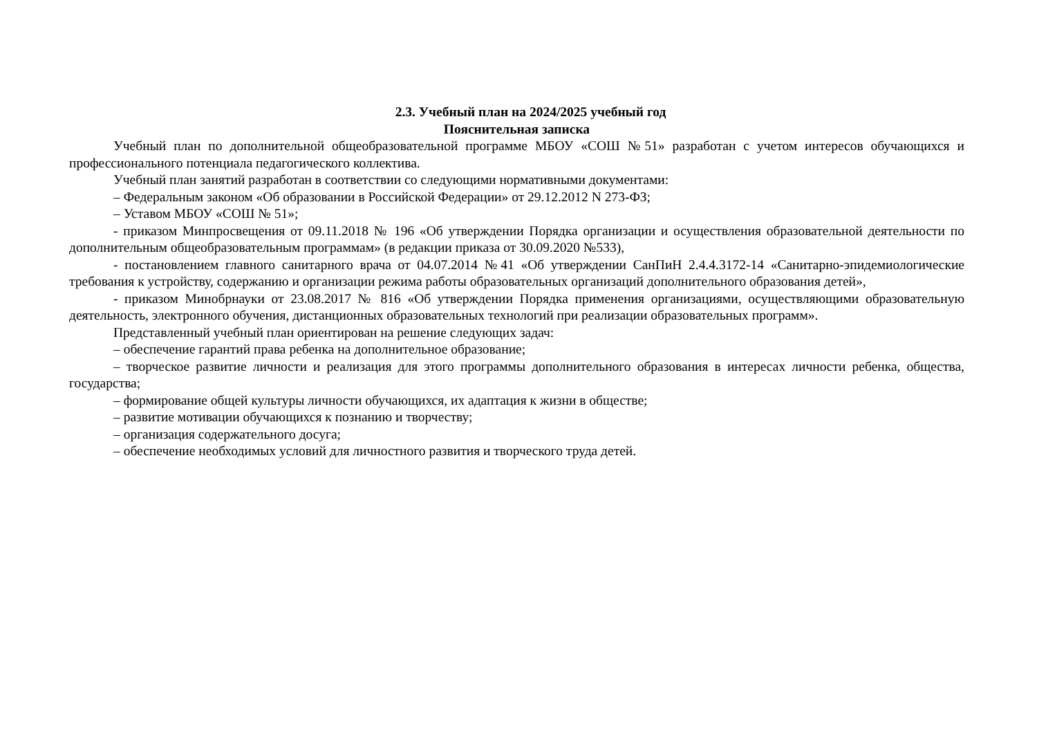2.3. Учебный план на 2024/2025 учебный год
Пояснительная записка
Учебный план по дополнительной общеобразовательной программе МБОУ «СОШ №51» разработан с учетом интересов обучающихся и профессионального потенциала педагогического коллектива.
Учебный план занятий разработан в соответствии со следующими нормативными документами:
– Федеральным законом «Об образовании в Российской Федерации» от 29.12.2012 N 273-ФЗ;
– Уставом МБОУ «СОШ № 51»;
- приказом Минпросвещения от 09.11.2018 № 196 «Об утверждении Порядка организации и осуществления образовательной деятельности по дополнительным общеобразовательным программам» (в редакции приказа от 30.09.2020 №533),
- постановлением главного санитарного врача от 04.07.2014 №41 «Об утверждении СанПиН 2.4.4.3172-14 «Санитарно-эпидемиологические требования к устройству, содержанию и организации режима работы образовательных организаций дополнительного образования детей»,
- приказом Минобрнауки от 23.08.2017 № 816 «Об утверждении Порядка применения организациями, осуществляющими образовательную деятельность, электронного обучения, дистанционных образовательных технологий при реализации образовательных программ».
Представленный учебный план ориентирован на решение следующих задач:
– обеспечение гарантий права ребенка на дополнительное образование;
– творческое развитие личности и реализация для этого программы дополнительного образования в интересах личности ребенка, общества, государства;
– формирование общей культуры личности обучающихся, их адаптация к жизни в обществе;
– развитие мотивации обучающихся к познанию и творчеству;
– организация содержательного досуга;
– обеспечение необходимых условий для личностного развития и творческого труда детей.